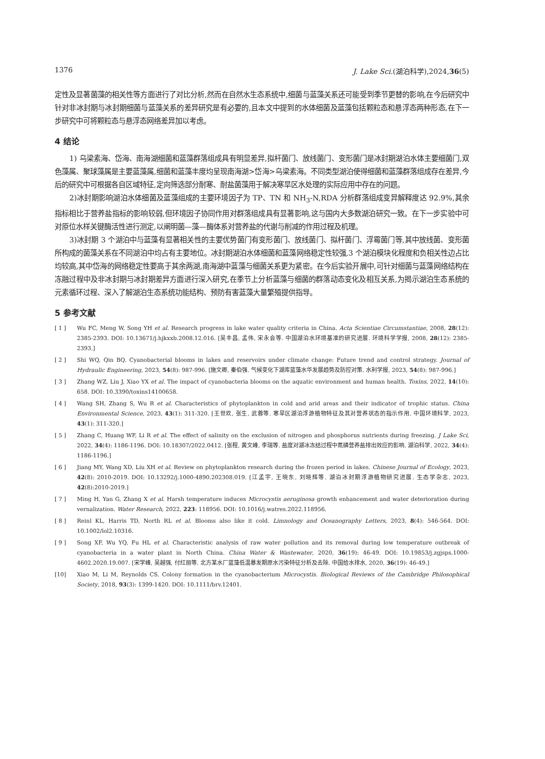1376 J. Lake Sci.(湖泊科学),2024,36(5)
定性及显著菌藻的相关性等方面进行了对比分析,然而在自然水生态系统中,细菌与蓝藻关系还可能受到季节更替的影响,在今后研究中针对非冰封期与冰封期细菌与蓝藻关系的差异研究是有必要的,且本文中提到的水体细菌及蓝藻包括颗粒态和悬浮态两种形态,在下一步研究中可将颗粒态与悬浮态网络差异加以考虑。
4 结论
1) 乌梁素海、岱海、南海湖细菌和蓝藻群落组成具有明显差异,拟杆菌门、放线菌门、变形菌门是冰封期湖泊水体主要细菌门,双色藻属、聚球藻属是主要蓝藻属,细菌和蓝藻丰度均呈现南海湖>岱海>乌梁素海。不同类型湖泊使得细菌和蓝藻群落组成存在差异,今后的研究中可根据各自区域特征,定向筛选部分耐寒、耐盐菌藻用于解决寒旱区水处理的实际应用中存在的问题。
2)冰封期影响湖泊水体细菌及蓝藻组成的主要环境因子为 TP、TN 和 NH<sub>3</sub>-N,RDA 分析群落组成变异解释度达 92.9%,其余指标相比于营养盐指标的影响较弱,但环境因子协同作用对群落组成具有显著影响,这与国内大多数湖泊研究一致。在下一步实验中可对原位水样关键酶活性进行测定,以阐明菌—藻—酶体系对营养盐的代谢与削减的作用过程及机理。
3)冰封期 3 个湖泊中与蓝藻有显著相关性的主要优势菌门有变形菌门、放线菌门、拟杆菌门、浮霉菌门等,其中放线菌、变形菌所构成的菌藻关系在不同湖泊中均占有主要地位。冰封期湖泊水体细菌和蓝藻网络稳定性较强,3 个湖泊模块化程度和负相关性边占比均较高,其中岱海的网络稳定性要高于其余两湖,南海湖中蓝藻与细菌关系更为紧密。在今后实验开展中,可针对细菌与蓝藻网络结构在冻融过程中及非冰封期与冰封期差异方面进行深入研究,在季节上分析蓝藻与细菌的群落动态变化及相互关系,为揭示湖泊生态系统的元素循环过程、深入了解湖泊生态系统功能结构、预防有害蓝藻大量繁殖提供指导。
5 参考文献
[ 1 ] Wu FC, Meng W, Song YH et al. Research progress in lake water quality criteria in China. Acta Scientiae Circumstantiae, 2008, 28(12): 2385-2393. DOI: 10.13671/j.hjkxxb.2008.12.016. [吴丰昌, 孟伟, 宋永会等. 中国湖泊水环境基准的研究进展. 环境科学学报, 2008, 28(12): 2385-2393.]
[ 2 ] Shi WQ, Qin BQ. Cyanobacterial blooms in lakes and reservoirs under climate change: Future trend and control strategy. Journal of Hydraulic Engineering, 2023, 54(8): 987-996. [施文卿, 秦伯强. 气候变化下湖库蓝藻水华发展趋势及防控对策. 水利学报, 2023, 54(8): 987-996.]
[ 3 ] Zhang WZ, Liu J, Xiao YX et al. The impact of cyanobacteria blooms on the aquatic environment and human health. Toxins, 2022, 14(10): 658. DOI: 10.3390/toxins14100658.
[ 4 ] Wang SH, Zhang S, Wu R et al. Characteristics of phytoplankton in cold and arid areas and their indicator of trophic status. China Environmental Science, 2023, 43(1): 311-320. [王世欢, 张生, 武蓉等. 寒旱区湖泊浮游植物特征及其对营养状态的指示作用. 中国环境科学, 2023, 43(1): 311-320.]
[ 5 ] Zhang C, Huang WF, Li R et al. The effect of salinity on the exclusion of nitrogen and phosphorus nutrients during freezing. J Lake Sci, 2022, 34(4): 1186-1196. DOI: 10.18307/2022.0412. [张程, 黄文峰, 李瑞等. 盐度对湖冰冻结过程中氮磷营养盐排出效应的影响. 湖泊科学, 2022, 34(4): 1186-1196.]
[ 6 ] Jiang MY, Wang XD, Liu XH et al. Review on phytoplankton research during the frozen period in lakes. Chinese Journal of Ecology, 2023, 42(8): 2010-2019. DOI: 10.13292/j.1000-4890.202308.019. [江孟宇, 王晓东, 刘晓辉等. 湖泊冰封期浮游植物研究进展. 生态学杂志, 2023, 42(8):2010-2019.]
[ 7 ] Ming H, Yan G, Zhang X et al. Harsh temperature induces Microcystis aeruginosa growth enhancement and water deterioration during vernalization. Water Research, 2022, 223: 118956. DOI: 10.1016/j.watres.2022.118956.
[ 8 ] Reinl KL, Harris TD, North RL et al. Blooms also like it cold. Limnology and Oceanography Letters, 2023, 8(4): 546-564. DOI: 10.1002/lol2.10316.
[ 9 ] Song XF, Wu YQ, Fu HL et al. Characteristic analysis of raw water pollution and its removal during low temperature outbreak of cyanobacteria in a water plant in North China. China Water & Wastewater, 2020, 36(19): 46-49. DOI: 10.19853/j.zgjsps.1000-4602.2020.19.007. [宋学峰, 吴越强, 付红丽等. 北方某水厂蓝藻低温暴发期原水污染特征分析及去除. 中国给水排水, 2020, 36(19): 46-49.]
[10] Xiao M, Li M, Reynolds CS. Colony formation in the cyanobacterium Microcystis. Biological Reviews of the Cambridge Philosophical Society, 2018, 93(3): 1399-1420. DOI: 10.1111/brv.12401.